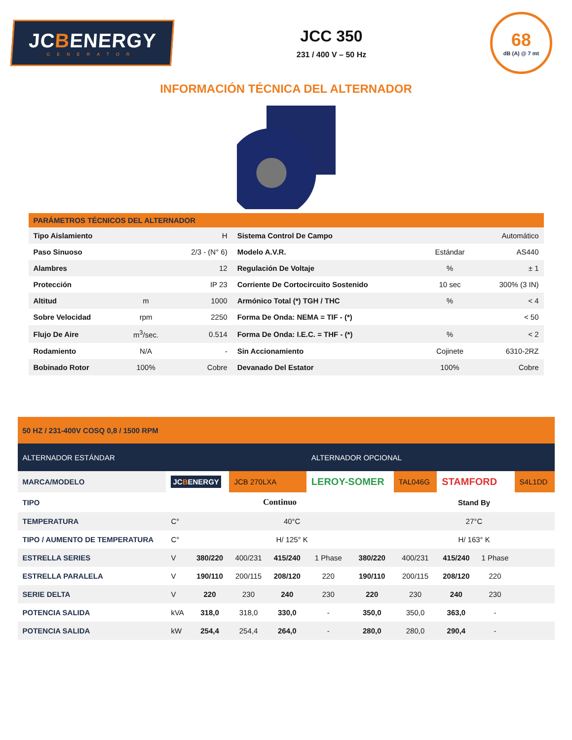JCBENERGY
GENERATOR
JCC 350
231 / 400 V – 50 Hz
68
dB (A) @ 7 mt
INFORMACIÓN TÉCNICA DEL ALTERNADOR
| PARÁMETROS TÉCNICOS DEL ALTERNADOR | | | | | |
| --- | --- | --- | --- | --- | --- |
| Tipo Aislamiento | | H | Sistema Control De Campo | | Automático |
| Paso Sinuoso | | 2/3 - (N° 6) | Modelo A.V.R. | Estándar | AS440 |
| Alambres | | 12 | Regulación De Voltaje | % | ± 1 |
| Protección | | IP 23 | Corriente De Cortocircuito Sostenido | 10 sec | 300% (3 IN) |
| Altitud | m | 1000 | Armónico Total (*) TGH / THC | % | < 4 |
| Sobre Velocidad | rpm | 2250 | Forma De Onda: NEMA = TIF - (*) | | < 50 |
| Flujo De Aire | m<sup>3</sup>/sec. | 0.514 | Forma De Onda: I.E.C. = THF - (*) | % | < 2 |
| Rodamiento | N/A | - | Sin Accionamiento | Cojinete | 6310-2RZ |
| Bobinado Rotor | 100% | Cobre | Devanado Del Estator | 100% | Cobre |
| 50 HZ / 231-400V COSQ 0,8 / 1500 RPM | | | | | | | | | | |
| ALTERNADOR ESTÁNDAR | | | | | ALTERNADOR OPCIONAL | | | | | |
| MARCA/MODELO | JC B ENERGY | | JCB 270LXA | | LEROY-SOMER | | TAL046G | STAMFORD | | S4L1DD |
| TIPO | Continuo | | | | | | Stand By | | | |
| TEMPERATURA | C° | 40°C | | | | | 27°C | | | |
| TIPO / AUMENTO DE TEMPERATURA | C° | H/ 125° K | | | | | H/ 163° K | | | |
| ESTRELLA SERIES | V | 380/220 | 400/231 | 415/240 | 1 Phase | 380/220 | 400/231 | 415/240 | 1 Phase | |
| ESTRELLA PARALELA | V | 190/110 | 200/115 | 208/120 | 220 | 190/110 | 200/115 | 208/120 | 220 | |
| SERIE DELTA | V | 220 | 230 | 240 | 230 | 220 | 230 | 240 | 230 | |
| POTENCIA SALIDA | kVA | 318,0 | 318,0 | 330,0 | - | 350,0 | 350,0 | 363,0 | - | |
| POTENCIA SALIDA | kW | 254,4 | 254,4 | 264,0 | - | 280,0 | 280,0 | 290,4 | - | |